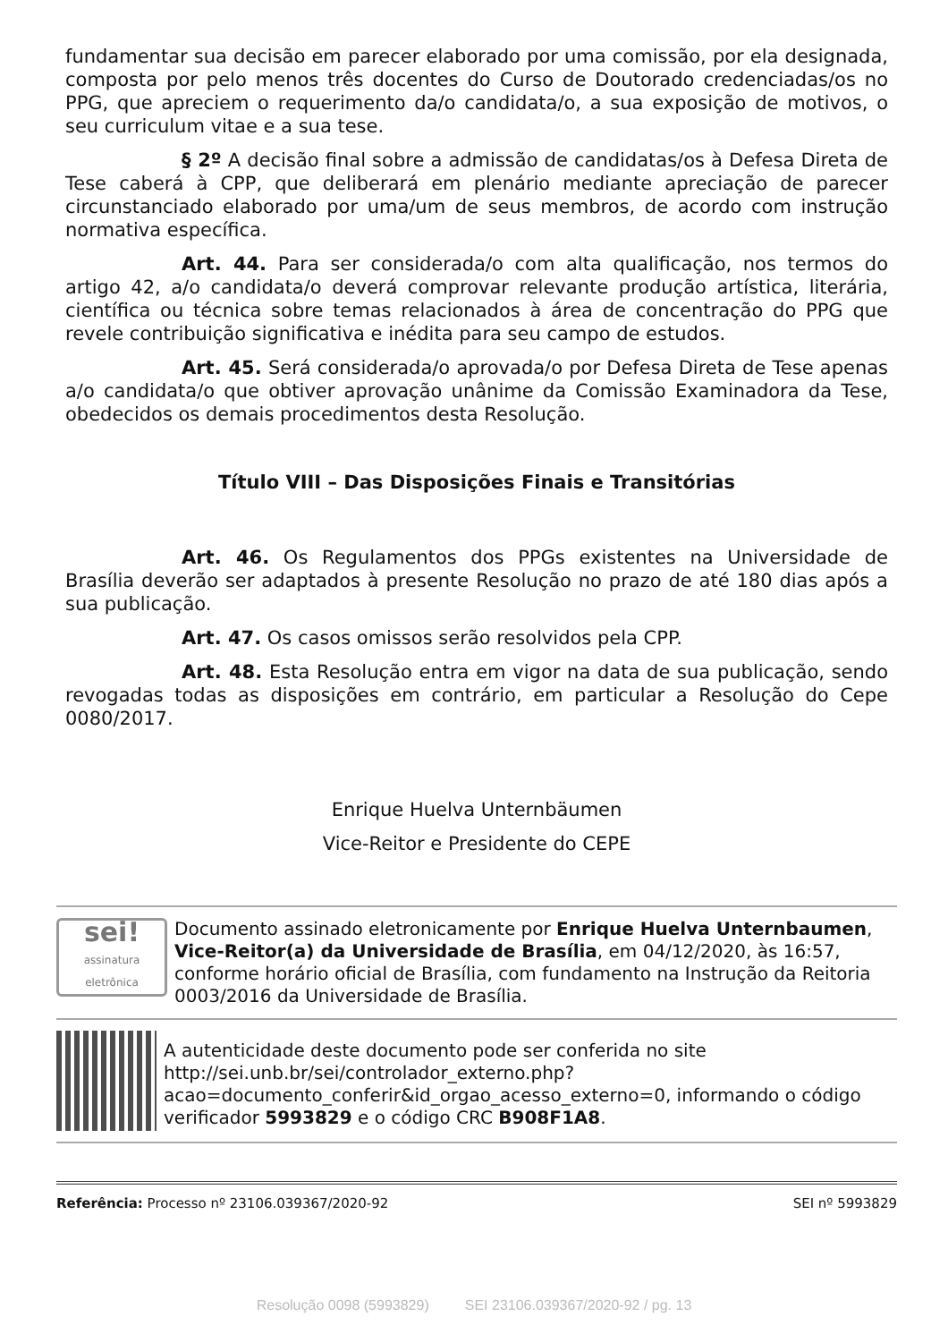fundamentar sua decisão em parecer elaborado por uma comissão, por ela designada, composta por pelo menos três docentes do Curso de Doutorado credenciadas/os no PPG, que apreciem o requerimento da/o candidata/o, a sua exposição de motivos, o seu curriculum vitae e a sua tese.
§ 2º A decisão final sobre a admissão de candidatas/os à Defesa Direta de Tese caberá à CPP, que deliberará em plenário mediante apreciação de parecer circunstanciado elaborado por uma/um de seus membros, de acordo com instrução normativa específica.
Art. 44. Para ser considerada/o com alta qualificação, nos termos do artigo 42, a/o candidata/o deverá comprovar relevante produção artística, literária, científica ou técnica sobre temas relacionados à área de concentração do PPG que revele contribuição significativa e inédita para seu campo de estudos.
Art. 45. Será considerada/o aprovada/o por Defesa Direta de Tese apenas a/o candidata/o que obtiver aprovação unânime da Comissão Examinadora da Tese, obedecidos os demais procedimentos desta Resolução.
Título VIII – Das Disposições Finais e Transitórias
Art. 46. Os Regulamentos dos PPGs existentes na Universidade de Brasília deverão ser adaptados à presente Resolução no prazo de até 180 dias após a sua publicação.
Art. 47. Os casos omissos serão resolvidos pela CPP.
Art. 48. Esta Resolução entra em vigor na data de sua publicação, sendo revogadas todas as disposições em contrário, em particular a Resolução do Cepe 0080/2017.
Enrique Huelva Unternbäumen
Vice-Reitor e Presidente do CEPE
sei!
assinatura eletrônica
Documento assinado eletronicamente por Enrique Huelva Unternbaumen, Vice-Reitor(a) da Universidade de Brasília, em 04/12/2020, às 16:57, conforme horário oficial de Brasília, com fundamento na Instrução da Reitoria 0003/2016 da Universidade de Brasília.
A autenticidade deste documento pode ser conferida no site http://sei.unb.br/sei/controlador_externo.php?acao=documento_conferir&id_orgao_acesso_externo=0, informando o código verificador 5993829 e o código CRC B908F1A8.
Referência: Processo nº 23106.039367/2020-92 SEI nº 5993829
Resolução 0098 (5993829) SEI 23106.039367/2020-92 / pg. 13